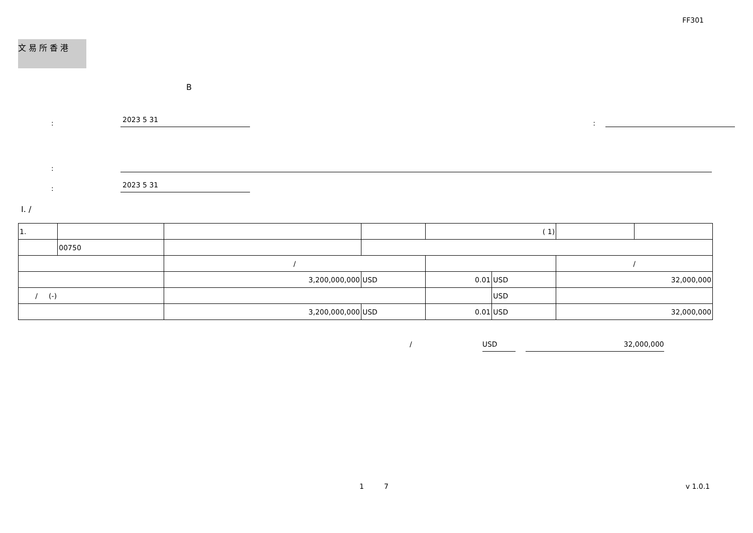FF301
文 易 所 香 港
B
:
2023 5 31
:
:
:
2023 5 31
I. /
| 1. | | | | ( 1) | | | |
| | 00750 | | | | | | |
| | | / | | | | / | |
| | | 3,200,000,000 | USD | 0.01 | USD | 32,000,000 | |
| / (-) | | | | | USD | | |
| | | 3,200,000,000 | USD | 0.01 | USD | 32,000,000 | |
/ USD 32,000,000
1 7 v 1.0.1